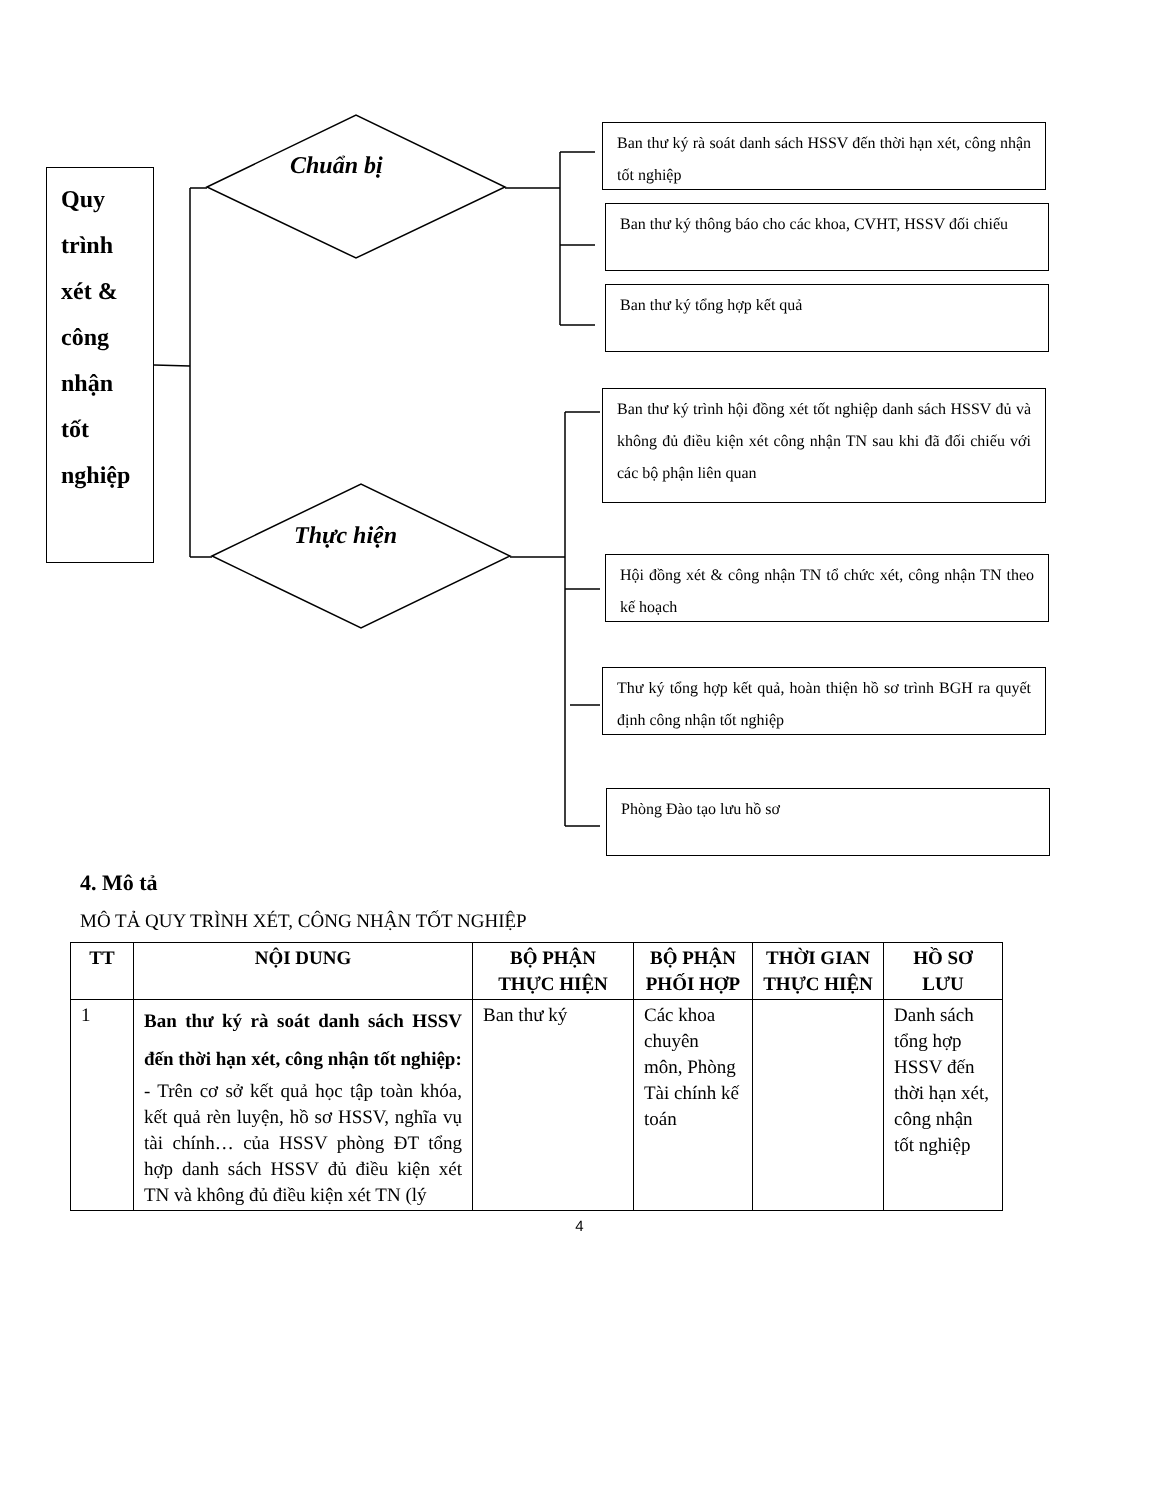Quy trình xét & công nhận tốt nghiệp
Chuẩn bị
Thực hiện
Ban thư ký rà soát danh sách HSSV đến thời hạn xét, công nhận tốt nghiệp
Ban thư ký thông báo cho các khoa, CVHT, HSSV đối chiếu
Ban thư ký tổng hợp kết quả
Ban thư ký trình hội đồng xét tốt nghiệp danh sách HSSV đủ và không đủ điều kiện xét công nhận TN sau khi đã đối chiếu với các bộ phận liên quan
Hội đồng xét & công nhận TN tổ chức xét, công nhận TN theo kế hoạch
Thư ký tổng hợp kết quả, hoàn thiện hồ sơ trình BGH ra quyết định công nhận tốt nghiệp
Phòng Đào tạo lưu hồ sơ
4. Mô tả
MÔ TẢ QUY TRÌNH XÉT, CÔNG NHẬN TỐT NGHIỆP
| TT | NỘI DUNG | BỘ PHẬN THỰC HIỆN | BỘ PHẬN PHỐI HỢP | THỜI GIAN THỰC HIỆN | HỒ SƠ LƯU |
| --- | --- | --- | --- | --- | --- |
| 1 | Ban thư ký rà soát danh sách HSSV đến thời hạn xét, công nhận tốt nghiệp: - Trên cơ sở kết quả học tập toàn khóa, kết quả rèn luyện, hồ sơ HSSV, nghĩa vụ tài chính… của HSSV phòng ĐT tổng hợp danh sách HSSV đủ điều kiện xét TN và không đủ điều kiện xét TN (lý | Ban thư ký | Các khoa chuyên môn, Phòng Tài chính kế toán | | Danh sách tổng hợp HSSV đến thời hạn xét, công nhận tốt nghiệp |
4